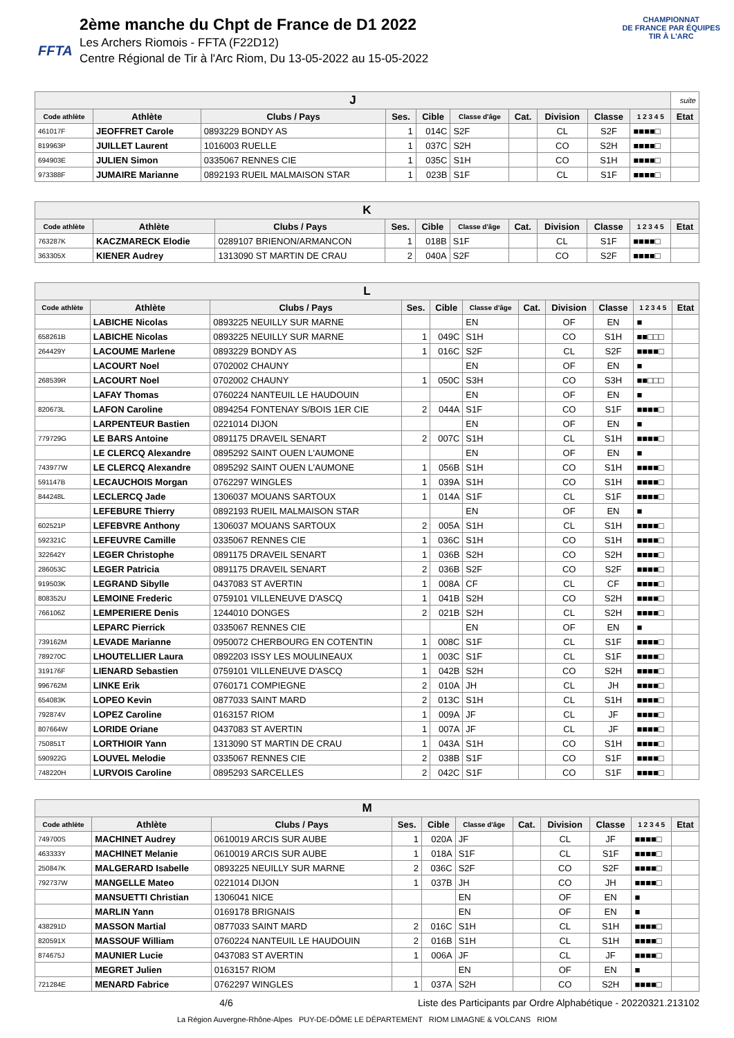FFTA
2ème manche du Chpt de France de D1 2022
Les Archers Riomois - FFTA (F22D12)
Centre Régional de Tir à l'Arc Riom, Du 13-05-2022 au 15-05-2022
CHAMPIONNAT
DE FRANCE PAR ÉQUIPES
TIR À L'ARC
| J | | | | | | | | | | suite |
| Code athlète | Athlète | Clubs / Pays | Ses. | Cible | Classe d'âge | Cat. | Division | Classe | 1 2 3 4 5 | Etat |
| 461017F | JEOFFRET Carole | 0893229 BONDY AS | 1 | 014C | S2F | | CL | S2F | ■■■■□ | |
| 819963P | JUILLET Laurent | 1016003 RUELLE | 1 | 037C | S2H | | CO | S2H | ■■■■□ | |
| 694903E | JULIEN Simon | 0335067 RENNES CIE | 1 | 035C | S1H | | CO | S1H | ■■■■□ | |
| 973388F | JUMAIRE Marianne | 0892193 RUEIL MALMAISON STAR | 1 | 023B | S1F | | CL | S1F | ■■■■□ | |
| K | | | | | | | | | | |
| Code athlète | Athlète | Clubs / Pays | Ses. | Cible | Classe d'âge | Cat. | Division | Classe | 1 2 3 4 5 | Etat |
| 763287K | KACZMARECK Elodie | 0289107 BRIENON/ARMANCON | 1 | 018B | S1F | | CL | S1F | ■■■■□ | |
| 363305X | KIENER Audrey | 1313090 ST MARTIN DE CRAU | 2 | 040A | S2F | | CO | S2F | ■■■■□ | |
| L | | | | | | | | | | |
| Code athlète | Athlète | Clubs / Pays | Ses. | Cible | Classe d'âge | Cat. | Division | Classe | 1 2 3 4 5 | Etat |
| | LABICHE Nicolas | 0893225 NEUILLY SUR MARNE | | | EN | | OF | EN | ■ | |
| 658261B | LABICHE Nicolas | 0893225 NEUILLY SUR MARNE | 1 | 049C | S1H | | CO | S1H | ■■□□□ | |
| 264429Y | LACOUME Marlene | 0893229 BONDY AS | 1 | 016C | S2F | | CL | S2F | ■■■■□ | |
| | LACOURT Noel | 0702002 CHAUNY | | | EN | | OF | EN | ■ | |
| 268539R | LACOURT Noel | 0702002 CHAUNY | 1 | 050C | S3H | | CO | S3H | ■■□□□ | |
| | LAFAY Thomas | 0760224 NANTEUIL LE HAUDOUIN | | | EN | | OF | EN | ■ | |
| 820673L | LAFON Caroline | 0894254 FONTENAY S/BOIS 1ER CIE | 2 | 044A | S1F | | CO | S1F | ■■■■□ | |
| | LARPENTEUR Bastien | 0221014 DIJON | | | EN | | OF | EN | ■ | |
| 779729G | LE BARS Antoine | 0891175 DRAVEIL SENART | 2 | 007C | S1H | | CL | S1H | ■■■■□ | |
| | LE CLERCQ Alexandre | 0895292 SAINT OUEN L'AUMONE | | | EN | | OF | EN | ■ | |
| 743977W | LE CLERCQ Alexandre | 0895292 SAINT OUEN L'AUMONE | 1 | 056B | S1H | | CO | S1H | ■■■■□ | |
| 591147B | LECAUCHOIS Morgan | 0762297 WINGLES | 1 | 039A | S1H | | CO | S1H | ■■■■□ | |
| 844248L | LECLERCQ Jade | 1306037 MOUANS SARTOUX | 1 | 014A | S1F | | CL | S1F | ■■■■□ | |
| | LEFEBURE Thierry | 0892193 RUEIL MALMAISON STAR | | | EN | | OF | EN | ■ | |
| 602521P | LEFEBVRE Anthony | 1306037 MOUANS SARTOUX | 2 | 005A | S1H | | CL | S1H | ■■■■□ | |
| 592321C | LEFEUVRE Camille | 0335067 RENNES CIE | 1 | 036C | S1H | | CO | S1H | ■■■■□ | |
| 322642Y | LEGER Christophe | 0891175 DRAVEIL SENART | 1 | 036B | S2H | | CO | S2H | ■■■■□ | |
| 286053C | LEGER Patricia | 0891175 DRAVEIL SENART | 2 | 036B | S2F | | CO | S2F | ■■■■□ | |
| 919503K | LEGRAND Sibylle | 0437083 ST AVERTIN | 1 | 008A | CF | | CL | CF | ■■■■□ | |
| 808352U | LEMOINE Frederic | 0759101 VILLENEUVE D'ASCQ | 1 | 041B | S2H | | CO | S2H | ■■■■□ | |
| 766106Z | LEMPERIERE Denis | 1244010 DONGES | 2 | 021B | S2H | | CL | S2H | ■■■■□ | |
| | LEPARC Pierrick | 0335067 RENNES CIE | | | EN | | OF | EN | ■ | |
| 739162M | LEVADE Marianne | 0950072 CHERBOURG EN COTENTIN | 1 | 008C | S1F | | CL | S1F | ■■■■□ | |
| 789270C | LHOUTELLIER Laura | 0892203 ISSY LES MOULINEAUX | 1 | 003C | S1F | | CL | S1F | ■■■■□ | |
| 319176F | LIENARD Sebastien | 0759101 VILLENEUVE D'ASCQ | 1 | 042B | S2H | | CO | S2H | ■■■■□ | |
| 996762M | LINKE Erik | 0760171 COMPIEGNE | 2 | 010A | JH | | CL | JH | ■■■■□ | |
| 654083K | LOPEO Kevin | 0877033 SAINT MARD | 2 | 013C | S1H | | CL | S1H | ■■■■□ | |
| 792874V | LOPEZ Caroline | 0163157 RIOM | 1 | 009A | JF | | CL | JF | ■■■■□ | |
| 807664W | LORIDE Oriane | 0437083 ST AVERTIN | 1 | 007A | JF | | CL | JF | ■■■■□ | |
| 750851T | LORTHIOIR Yann | 1313090 ST MARTIN DE CRAU | 1 | 043A | S1H | | CO | S1H | ■■■■□ | |
| 590922G | LOUVEL Melodie | 0335067 RENNES CIE | 2 | 038B | S1F | | CO | S1F | ■■■■□ | |
| 748220H | LURVOIS Caroline | 0895293 SARCELLES | 2 | 042C | S1F | | CO | S1F | ■■■■□ | |
| M | | | | | | | | | | |
| Code athlète | Athlète | Clubs / Pays | Ses. | Cible | Classe d'âge | Cat. | Division | Classe | 1 2 3 4 5 | Etat |
| 749700S | MACHINET Audrey | 0610019 ARCIS SUR AUBE | 1 | 020A | JF | | CL | JF | ■■■■□ | |
| 463333Y | MACHINET Melanie | 0610019 ARCIS SUR AUBE | 1 | 018A | S1F | | CL | S1F | ■■■■□ | |
| 250847K | MALGERARD Isabelle | 0893225 NEUILLY SUR MARNE | 2 | 036C | S2F | | CO | S2F | ■■■■□ | |
| 792737W | MANGELLE Mateo | 0221014 DIJON | 1 | 037B | JH | | CO | JH | ■■■■□ | |
| | MANSUETTI Christian | 1306041 NICE | | | EN | | OF | EN | ■ | |
| | MARLIN Yann | 0169178 BRIGNAIS | | | EN | | OF | EN | ■ | |
| 438291D | MASSON Martial | 0877033 SAINT MARD | 2 | 016C | S1H | | CL | S1H | ■■■■□ | |
| 820591X | MASSOUF William | 0760224 NANTEUIL LE HAUDOUIN | 2 | 016B | S1H | | CL | S1H | ■■■■□ | |
| 874675J | MAUNIER Lucie | 0437083 ST AVERTIN | 1 | 006A | JF | | CL | JF | ■■■■□ | |
| | MEGRET Julien | 0163157 RIOM | | | EN | | OF | EN | ■ | |
| 721284E | MENARD Fabrice | 0762297 WINGLES | 1 | 037A | S2H | | CO | S2H | ■■■■□ | |
4/6 Liste des Participants par Ordre Alphabétique - 20220321.213102
La Région Auvergne-Rhône-Alpes PUY-DE-DÔME LE DÉPARTEMENT RIOM LIMAGNE & VOLCANS RIOM